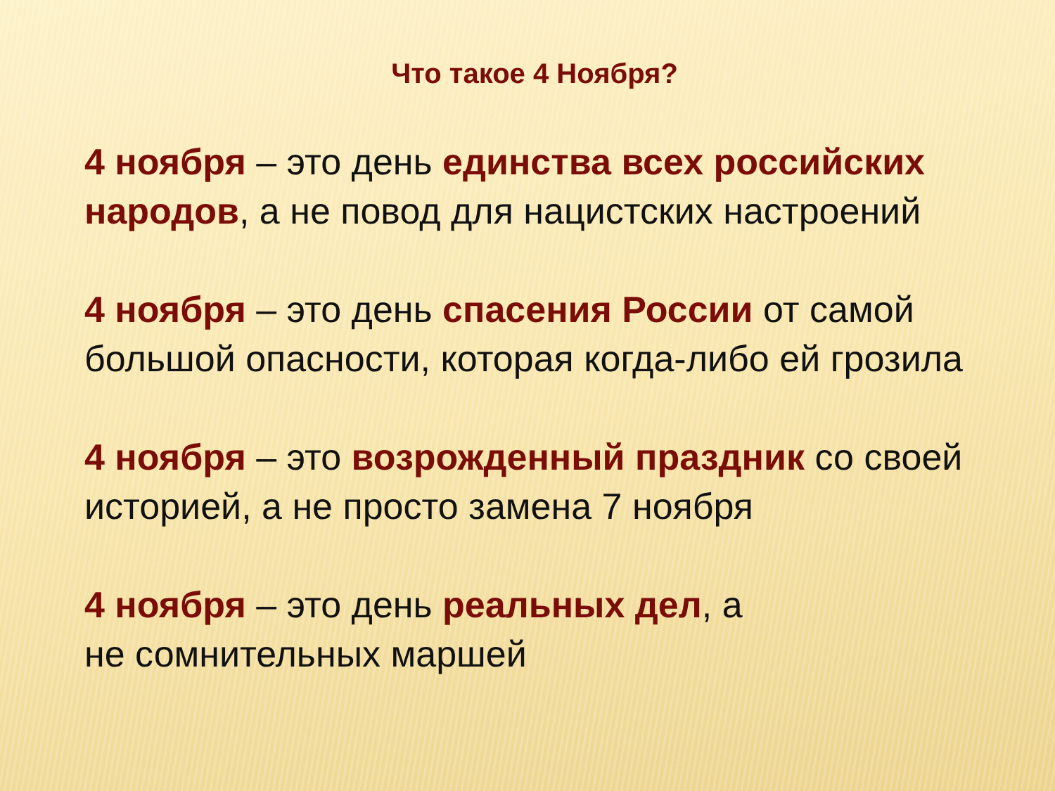Что такое 4 Ноября?
4 ноября – это день единства всех российских народов, а не повод для нацистских настроений
4 ноября – это день спасения России от самой большой опасности, которая когда-либо ей грозила
4 ноября – это возрожденный праздник со своей историей, а не просто замена 7 ноября
4 ноября – это день реальных дел, а
не сомнительных маршей